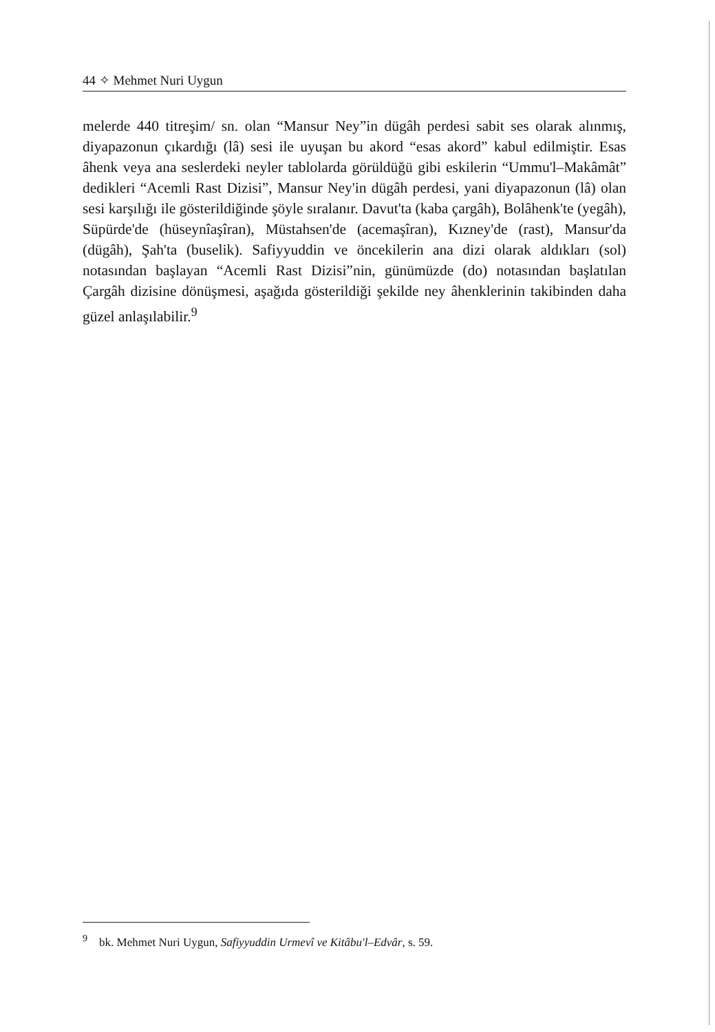44 ✧ Mehmet Nuri Uygun
melerde 440 titreşim/ sn. olan “Mansur Ney”in dügâh perdesi sabit ses olarak alınmış, diyapazonun çıkardığı (lâ) sesi ile uyuşan bu akord “esas akord” kabul edilmiştir. Esas âhenk veya ana seslerdeki neyler tablolarda görüldüğü gibi eskilerin “Ummu'l–Makâmât” dedikleri “Acemli Rast Dizisi”, Mansur Ney'in dügâh perdesi, yani diyapazonun (lâ) olan sesi karşılığı ile gösterildiğinde şöyle sıralanır. Davut'ta (kaba çargâh), Bolâhenk'te (yegâh), Süpürde'de (hüseynîaşîran), Müstahsen'de (acemaşîran), Kızney'de (rast), Mansur'da (dügâh), Şah'ta (buselik). Safiyyuddin ve öncekilerin ana dizi olarak aldıkları (sol) notasından başlayan “Acemli Rast Dizisi”nin, günümüzde (do) notasından başlatılan Çargâh dizisine dönüşmesi, aşağıda gösterildiği şekilde ney âhenklerinin takibinden daha güzel anlaşılabilir.<sup>9</sup>
<sup>9</sup> bk. Mehmet Nuri Uygun, Safiyyuddin Urmevî ve Kitâbu'l–Edvâr, s. 59.